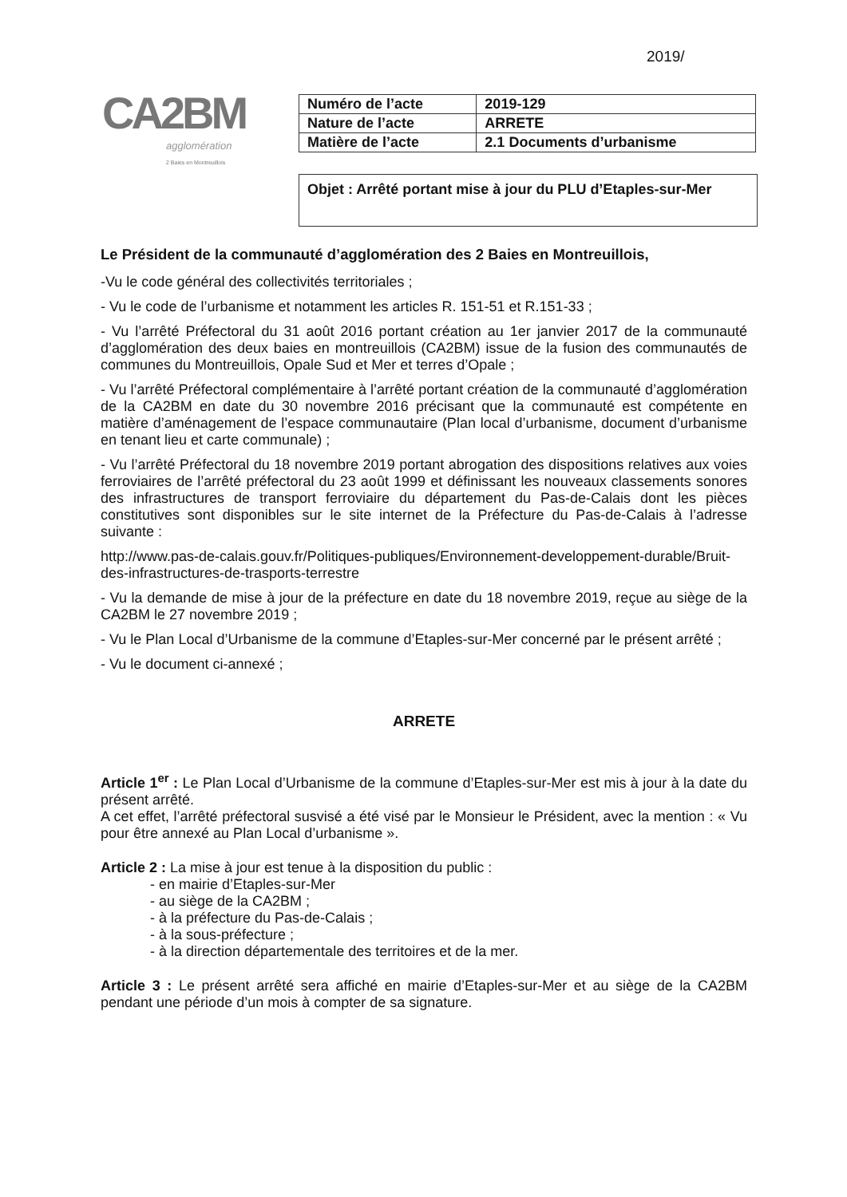2019/
CA2BM
agglomération
2 Baies en Montreuillois
| Numéro de l’acte | 2019-129 |
| Nature de l’acte | ARRETE |
| Matière de l’acte | 2.1 Documents d’urbanisme |
Objet : Arrêté portant mise à jour du PLU d’Etaples-sur-Mer
Le Président de la communauté d’agglomération des 2 Baies en Montreuillois,
-Vu le code général des collectivités territoriales ;
- Vu le code de l’urbanisme et notamment les articles R. 151-51 et R.151-33 ;
- Vu l’arrêté Préfectoral du 31 août 2016 portant création au 1er janvier 2017 de la communauté d’agglomération des deux baies en montreuillois (CA2BM) issue de la fusion des communautés de communes du Montreuillois, Opale Sud et Mer et terres d’Opale ;
- Vu l’arrêté Préfectoral complémentaire à l’arrêté portant création de la communauté d’agglomération de la CA2BM en date du 30 novembre 2016 précisant que la communauté est compétente en matière d’aménagement de l’espace communautaire (Plan local d’urbanisme, document d’urbanisme en tenant lieu et carte communale) ;
- Vu l’arrêté Préfectoral du 18 novembre 2019 portant abrogation des dispositions relatives aux voies ferroviaires de l’arrêté préfectoral du 23 août 1999 et définissant les nouveaux classements sonores des infrastructures de transport ferroviaire du département du Pas-de-Calais dont les pièces constitutives sont disponibles sur le site internet de la Préfecture du Pas-de-Calais à l’adresse suivante :
http://www.pas-de-calais.gouv.fr/Politiques-publiques/Environnement-developpement-durable/Bruit-des-infrastructures-de-trasports-terrestre
- Vu la demande de mise à jour de la préfecture en date du 18 novembre 2019, reçue au siège de la CA2BM le 27 novembre 2019 ;
- Vu le Plan Local d’Urbanisme de la commune d’Etaples-sur-Mer concerné par le présent arrêté ;
- Vu le document ci-annexé ;
ARRETE
Article 1<sup>er</sup> : Le Plan Local d’Urbanisme de la commune d’Etaples-sur-Mer est mis à jour à la date du présent arrêté.
A cet effet, l’arrêté préfectoral susvisé a été visé par le Monsieur le Président, avec la mention : « Vu pour être annexé au Plan Local d’urbanisme ».
Article 2 : La mise à jour est tenue à la disposition du public :
- en mairie d’Etaples-sur-Mer
- au siège de la CA2BM ;
- à la préfecture du Pas-de-Calais ;
- à la sous-préfecture ;
- à la direction départementale des territoires et de la mer.
Article 3 : Le présent arrêté sera affiché en mairie d’Etaples-sur-Mer et au siège de la CA2BM pendant une période d’un mois à compter de sa signature.